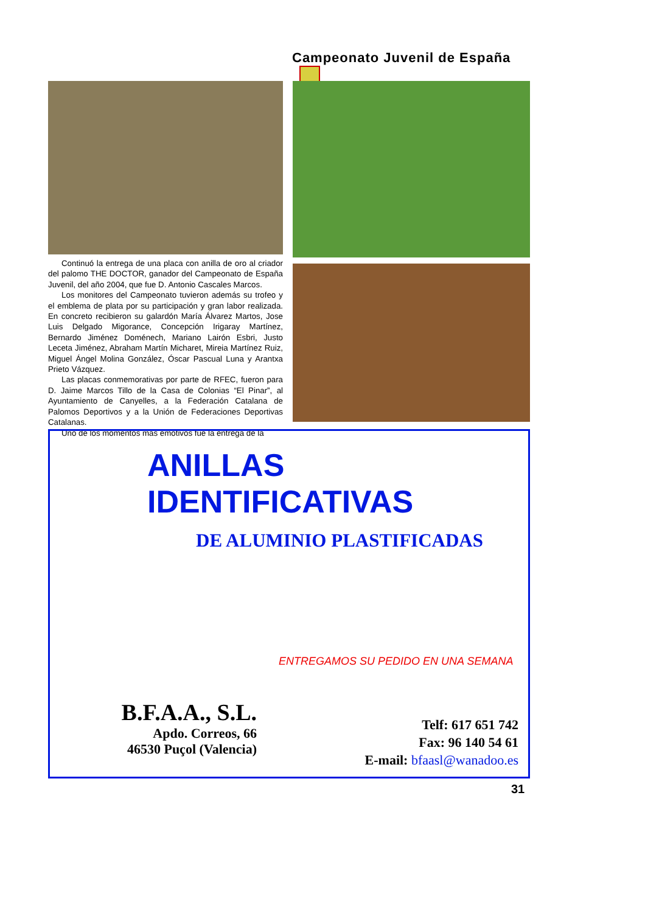Campeonato Juvenil de España
Continuó la entrega de una placa con anilla de oro al criador del palomo THE DOCTOR, ganador del Campeonato de España Juvenil, del año 2004, que fue D. Antonio Cascales Marcos.
Los monitores del Campeonato tuvieron además su trofeo y el emblema de plata por su participación y gran labor realizada. En concreto recibieron su galardón María Álvarez Martos, Jose Luis Delgado Migorance, Concepción Irigaray Martínez, Bernardo Jiménez Doménech, Mariano Lairón Esbri, Justo Leceta Jiménez, Abraham Martín Micharet, Mireia Martínez Ruiz, Miguel Ángel Molina González, Óscar Pascual Luna y Arantxa Prieto Vázquez.
Las placas conmemorativas por parte de RFEC, fueron para D. Jaime Marcos Tillo de la Casa de Colonias “El Pinar”, al Ayuntamiento de Canyelles, a la Federación Catalana de Palomos Deportivos y a la Unión de Federaciones Deportivas Catalanas.
Uno de los momentos más emotivos fue la entrega de la
ANILLAS IDENTIFICATIVAS
DE ALUMINIO PLASTIFICADAS
ENTREGAMOS SU PEDIDO EN UNA SEMANA
B.F.A.A., S.L.
Apdo. Correos, 66
46530 Puçol (Valencia)
Telf: 617 651 742
Fax: 96 140 54 61
E-mail: bfaasl@wanadoo.es
31